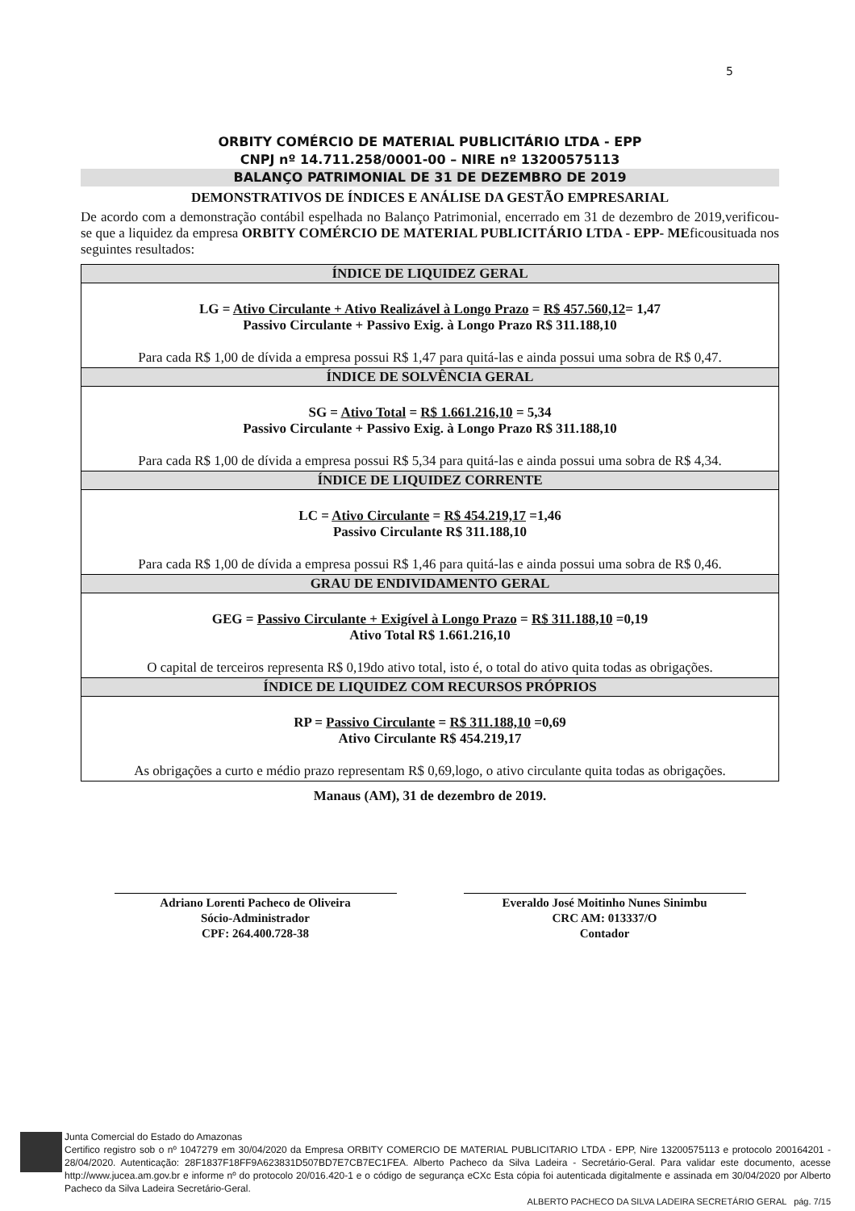5
ORBITY COMÉRCIO DE MATERIAL PUBLICITÁRIO LTDA - EPP
CNPJ nº 14.711.258/0001-00 – NIRE nº 13200575113
BALANÇO PATRIMONIAL DE 31 DE DEZEMBRO DE 2019
DEMONSTRATIVOS DE ÍNDICES E ANÁLISE DA GESTÃO EMPRESARIAL
De acordo com a demonstração contábil espelhada no Balanço Patrimonial, encerrado em 31 de dezembro de 2019,verificou-se que a liquidez da empresa ORBITY COMÉRCIO DE MATERIAL PUBLICITÁRIO LTDA - EPP- MEficousituada nos seguintes resultados:
| ÍNDICE DE LIQUIDEZ GERAL |
| --- |
| LG = Ativo Circulante + Ativo Realizável à Longo Prazo = R$ 457.560,12 = 1,47 Passivo Circulante + Passivo Exig. à Longo Prazo R$ 311.188,10 Para cada R$ 1,00 de dívida a empresa possui R$ 1,47 para quitá-las e ainda possui uma sobra de R$ 0,47. |
| ÍNDICE DE SOLVÊNCIA GERAL |
| SG = Ativo Total = R$ 1.661.216,10 = 5,34 Passivo Circulante + Passivo Exig. à Longo Prazo R$ 311.188,10 Para cada R$ 1,00 de dívida a empresa possui R$ 5,34 para quitá-las e ainda possui uma sobra de R$ 4,34. |
| ÍNDICE DE LIQUIDEZ CORRENTE |
| LC = Ativo Circulante = R$ 454.219,17 =1,46 Passivo Circulante R$ 311.188,10 Para cada R$ 1,00 de dívida a empresa possui R$ 1,46 para quitá-las e ainda possui uma sobra de R$ 0,46. |
| GRAU DE ENDIVIDAMENTO GERAL |
| GEG = Passivo Circulante + Exigível à Longo Prazo = R$ 311.188,10 =0,19 Ativo Total R$ 1.661.216,10 O capital de terceiros representa R$ 0,19do ativo total, isto é, o total do ativo quita todas as obrigações. |
| ÍNDICE DE LIQUIDEZ COM RECURSOS PRÓPRIOS |
| RP = Passivo Circulante = R$ 311.188,10 =0,69 Ativo Circulante R$ 454.219,17 As obrigações a curto e médio prazo representam R$ 0,69,logo, o ativo circulante quita todas as obrigações. |
Manaus (AM), 31 de dezembro de 2019.
Adriano Lorenti Pacheco de Oliveira
Sócio-Administrador
CPF: 264.400.728-38
Everaldo José Moitinho Nunes Sinimbu
CRC AM: 013337/O
Contador
Junta Comercial do Estado do Amazonas
Certifico registro sob o nº 1047279 em 30/04/2020 da Empresa ORBITY COMERCIO DE MATERIAL PUBLICITARIO LTDA - EPP, Nire 13200575113 e protocolo 200164201 - 28/04/2020. Autenticação: 28F1837F18FF9A623831D507BD7E7CB7EC1FEA. Alberto Pacheco da Silva Ladeira - Secretário-Geral. Para validar este documento, acesse http://www.jucea.am.gov.br e informe nº do protocolo 20/016.420-1 e o código de segurança eCXc Esta cópia foi autenticada digitalmente e assinada em 30/04/2020 por Alberto Pacheco da Silva Ladeira Secretário-Geral.
ALBERTO PACHECO DA SILVA LADEIRA SECRETÁRIO GERAL pág. 7/15